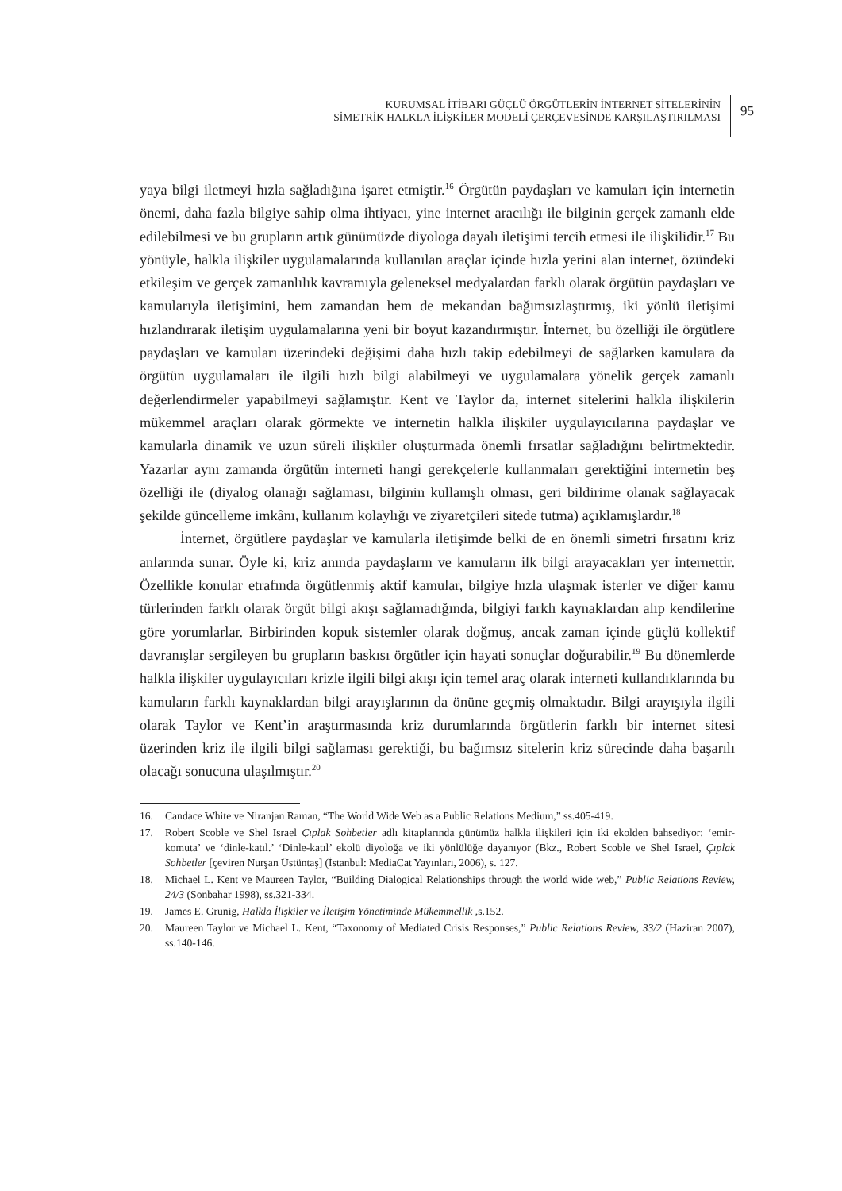KURUMSAL İTİBARI GÜÇLÜ ÖRGÜTLERİN İNTERNET SİTELERİNİN
SİMETRİK HALKLA İLİŞKİLER MODELİ ÇERÇEVESİNDE KARŞILAŞTIRILMASI
95
yaya bilgi iletmeyi hızla sağladığına işaret etmiştir.<sup>16</sup> Örgütün paydaşları ve kamuları için internetin önemi, daha fazla bilgiye sahip olma ihtiyacı, yine internet aracılığı ile bilginin gerçek zamanlı elde edilebilmesi ve bu grupların artık günümüzde diyologa dayalı iletişimi tercih etmesi ile ilişkilidir.<sup>17</sup> Bu yönüyle, halkla ilişkiler uygulamalarında kullanılan araçlar içinde hızla yerini alan internet, özündeki etkileşim ve gerçek zamanlılık kavramıyla geleneksel medyalardan farklı olarak örgütün paydaşları ve kamularıyla iletişimini, hem zamandan hem de mekandan bağımsızlaştırmış, iki yönlü iletişimi hızlandırarak iletişim uygulamalarına yeni bir boyut kazandırmıştır. İnternet, bu özelliği ile örgütlere paydaşları ve kamuları üzerindeki değişimi daha hızlı takip edebilmeyi de sağlarken kamulara da örgütün uygulamaları ile ilgili hızlı bilgi alabilmeyi ve uygulamalara yönelik gerçek zamanlı değerlendirmeler yapabilmeyi sağlamıştır. Kent ve Taylor da, internet sitelerini halkla ilişkilerin mükemmel araçları olarak görmekte ve internetin halkla ilişkiler uygulayıcılarına paydaşlar ve kamularla dinamik ve uzun süreli ilişkiler oluşturmada önemli fırsatlar sağladığını belirtmektedir. Yazarlar aynı zamanda örgütün interneti hangi gerekçelerle kullanmaları gerektiğini internetin beş özelliği ile (diyalog olanağı sağlaması, bilginin kullanışlı olması, geri bildirime olanak sağlayacak şekilde güncelleme imkânı, kullanım kolaylığı ve ziyaretçileri sitede tutma) açıklamışlardır.<sup>18</sup>
İnternet, örgütlere paydaşlar ve kamularla iletişimde belki de en önemli simetri fırsatını kriz anlarında sunar. Öyle ki, kriz anında paydaşların ve kamuların ilk bilgi arayacakları yer internettir. Özellikle konular etrafında örgütlenmiş aktif kamular, bilgiye hızla ulaşmak isterler ve diğer kamu türlerinden farklı olarak örgüt bilgi akışı sağlamadığında, bilgiyi farklı kaynaklardan alıp kendilerine göre yorumlarlar. Birbirinden kopuk sistemler olarak doğmuş, ancak zaman içinde güçlü kollektif davranışlar sergileyen bu grupların baskısı örgütler için hayati sonuçlar doğurabilir.<sup>19</sup> Bu dönemlerde halkla ilişkiler uygulayıcıları krizle ilgili bilgi akışı için temel araç olarak interneti kullandıklarında bu kamuların farklı kaynaklardan bilgi arayışlarının da önüne geçmiş olmaktadır. Bilgi arayışıyla ilgili olarak Taylor ve Kent’in araştırmasında kriz durumlarında örgütlerin farklı bir internet sitesi üzerinden kriz ile ilgili bilgi sağlaması gerektiği, bu bağımsız sitelerin kriz sürecinde daha başarılı olacağı sonucuna ulaşılmıştır.<sup>20</sup>
16. Candace White ve Niranjan Raman, “The World Wide Web as a Public Relations Medium,” ss.405-419.
17. Robert Scoble ve Shel Israel Çıplak Sohbetler adlı kitaplarında günümüz halkla ilişkileri için iki ekolden bahsediyor: ‘emir-komuta’ ve ‘dinle-katıl.’ ‘Dinle-katıl’ ekolü diyoloğa ve iki yönlülüğe dayanıyor (Bkz., Robert Scoble ve Shel Israel, Çıplak Sohbetler [çeviren Nurşan Üstüntaş] (İstanbul: MediaCat Yayınları, 2006), s. 127.
18. Michael L. Kent ve Maureen Taylor, “Building Dialogical Relationships through the world wide web,” Public Relations Review, 24/3 (Sonbahar 1998), ss.321-334.
19. James E. Grunig, Halkla İlişkiler ve İletişim Yönetiminde Mükemmellik ,s.152.
20. Maureen Taylor ve Michael L. Kent, “Taxonomy of Mediated Crisis Responses,” Public Relations Review, 33/2 (Haziran 2007), ss.140-146.